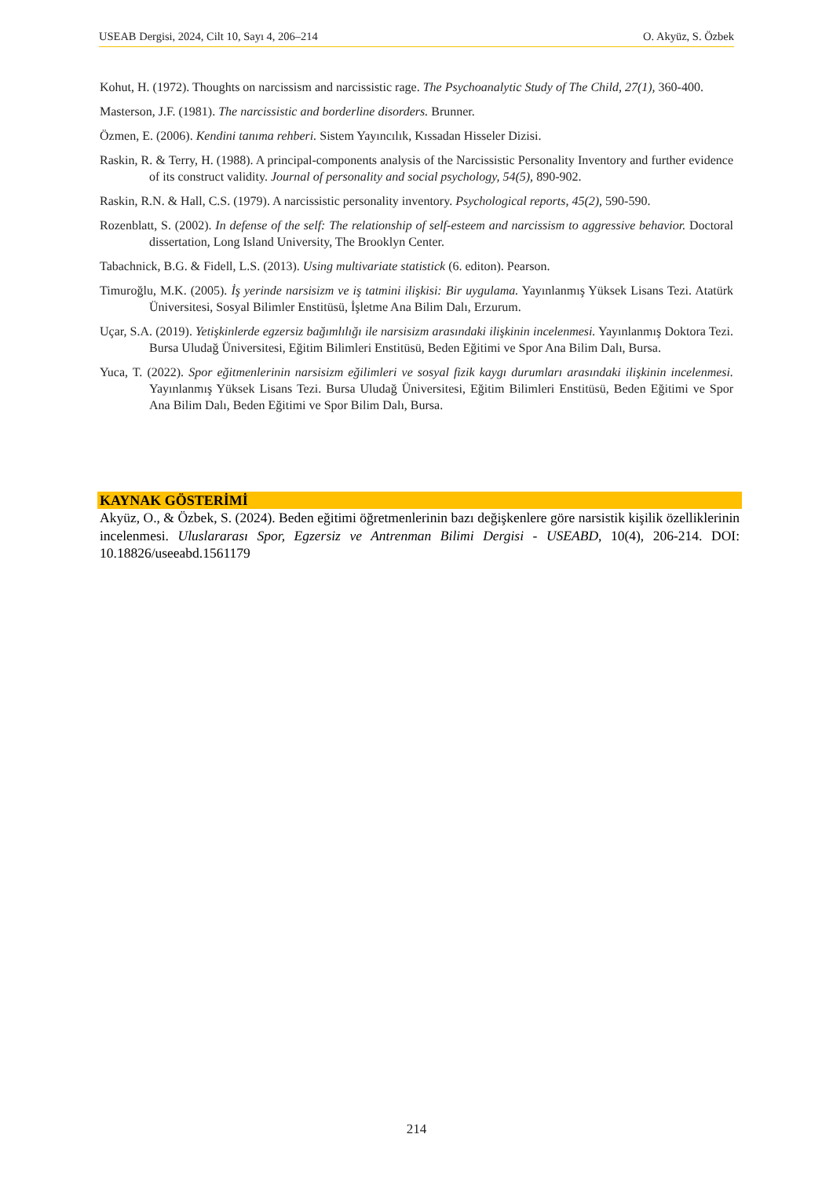USEAB Dergisi, 2024, Cilt 10, Sayı 4, 206–214 O. Akyüz, S. Özbek
Kohut, H. (1972). Thoughts on narcissism and narcissistic rage. The Psychoanalytic Study of The Child, 27(1), 360-400.
Masterson, J.F. (1981). The narcissistic and borderline disorders. Brunner.
Özmen, E. (2006). Kendini tanıma rehberi. Sistem Yayıncılık, Kıssadan Hisseler Dizisi.
Raskin, R. & Terry, H. (1988). A principal-components analysis of the Narcissistic Personality Inventory and further evidence of its construct validity. Journal of personality and social psychology, 54(5), 890-902.
Raskin, R.N. & Hall, C.S. (1979). A narcissistic personality inventory. Psychological reports, 45(2), 590-590.
Rozenblatt, S. (2002). In defense of the self: The relationship of self-esteem and narcissism to aggressive behavior. Doctoral dissertation, Long Island University, The Brooklyn Center.
Tabachnick, B.G. & Fidell, L.S. (2013). Using multivariate statistick (6. editon). Pearson.
Timuroğlu, M.K. (2005). İş yerinde narsisizm ve iş tatmini ilişkisi: Bir uygulama. Yayınlanmış Yüksek Lisans Tezi. Atatürk Üniversitesi, Sosyal Bilimler Enstitüsü, İşletme Ana Bilim Dalı, Erzurum.
Uçar, S.A. (2019). Yetişkinlerde egzersiz bağımlılığı ile narsisizm arasındaki ilişkinin incelenmesi. Yayınlanmış Doktora Tezi. Bursa Uludağ Üniversitesi, Eğitim Bilimleri Enstitüsü, Beden Eğitimi ve Spor Ana Bilim Dalı, Bursa.
Yuca, T. (2022). Spor eğitmenlerinin narsisizm eğilimleri ve sosyal fizik kaygı durumları arasındaki ilişkinin incelenmesi. Yayınlanmış Yüksek Lisans Tezi. Bursa Uludağ Üniversitesi, Eğitim Bilimleri Enstitüsü, Beden Eğitimi ve Spor Ana Bilim Dalı, Beden Eğitimi ve Spor Bilim Dalı, Bursa.
KAYNAK GÖSTERİMİ
Akyüz, O., & Özbek, S. (2024). Beden eğitimi öğretmenlerinin bazı değişkenlere göre narsistik kişilik özelliklerinin incelenmesi. Uluslararası Spor, Egzersiz ve Antrenman Bilimi Dergisi - USEABD, 10(4), 206-214. DOI: 10.18826/useeabd.1561179
214